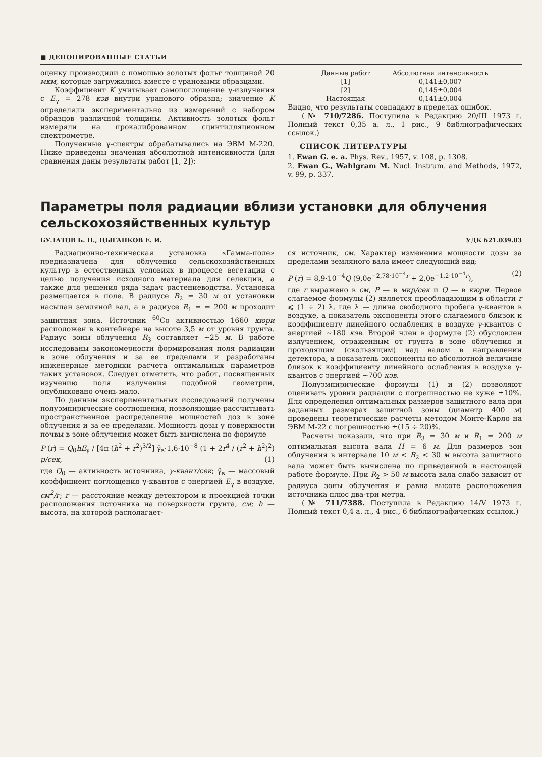■ ДЕПОНИРОВАННЫЕ СТАТЬИ
оценку производили с помощью золотых фольг толщиной 20 мкм, которые загружались вместе с урановыми образцами.
Коэффициент K учитывает самопоглощение γ-излучения с E<sub>γ</sub> = 278 кэв внутри уранового образца; значение K определяли экспериментально из измерений с набором образцов различной толщины. Активность золотых фольг измеряли на прокалиброванном сцинтилляционном спектрометре.
Полученные γ-спектры обрабатывались на ЭВМ М-220. Ниже приведены значения абсолютной интенсивности (для сравнения даны результаты работ [1, 2]):
| Данные работ | Абсолютная интенсивность |
| --- | --- |
| [1] | 0,141±0,007 |
| [2] | 0,145±0,004 |
| Настоящая | 0,141±0,004 |
Видно, что результаты совпадают в пределах ошибок.
(№ 710/7286. Поступила в Редакцию 20/III 1973 г. Полный текст 0,35 а. л., 1 рис., 9 библиографических ссылок.)
СПИСОК ЛИТЕРАТУРЫ
1. Ewan G. e. a. Phys. Rev., 1957, v. 108, p. 1308.
2. Ewan G., Wahlgram M. Nucl. Instrum. and Methods, 1972, v. 99, p. 337.
Параметры поля радиации вблизи установки для облучения сельскохозяйственных культур
БУЛАТОВ Б. П., ЦЫГАНКОВ Е. И. УДК 621.039.83
Радиационно-техническая установка «Гамма-поле» предназначена для облучения сельскохозяйственных культур в естественных условиях в процессе вегетации с целью получения исходного материала для селекции, а также для решения ряда задач растениеводства. Установка размещается в поле. В радиусе R<sub>2</sub> = 30 м от установки насыпан земляной вал, а в радиусе R<sub>1</sub> = = 200 м проходит защитная зона. Источник <sup>60</sup>Co активностью 1660 кюри расположен в контейнере на высоте 3,5 м от уровня грунта. Радиус зоны облучения R<sub>3</sub> составляет ~25 м. В работе исследованы закономерности формирования поля радиации в зоне облучения и за ее пределами и разработаны инженерные методики расчета оптимальных параметров таких установок. Следует отметить, что работ, посвященных изучению поля излучения подобной геометрии, опубликовано очень мало.
По данным экспериментальных исследований получены полуэмпирические соотношения, позволяющие рассчитывать пространственное распределение мощностей доз в зоне облучения и за ее пределами. Мощность дозы у поверхности почвы в зоне облучения может быть вычислена по формуле
P (r) = Q<sub>0</sub>hE<sub>γ</sub> / [4π (h<sup>2</sup> + r<sup>2</sup>)<sup>3/2</sup>] γ̄<sub>в</sub>·1,6·10<sup>−8</sup> (1 + 2r<sup>4</sup> / (r<sup>2</sup> + h<sup>2</sup>)<sup>2</sup>) р/сек, (1)
где Q<sub>0</sub> — активность источника, γ-квант/сек; γ̄<sub>в</sub> — массовый коэффициент поглощения γ-квантов с энергией E<sub>γ</sub> в воздухе, см<sup>2</sup>/г; r — расстояние между детектором и проекцией точки расположения источника на поверхности грунта, см; h — высота, на которой располагает-
ся источник, см. Характер изменения мощности дозы за пределами земляного вала имеет следующий вид:
P (r) = 8,9·10<sup>−4</sup>Q (9,0e<sup>−2,78·10<sup>−4</sup>r</sup> + 2,0e<sup>−1,2·10<sup>−4</sup>r</sup>), (2)
где r выражено в см, P — в мкр/сек и Q — в кюри. Первое слагаемое формулы (2) является преобладающим в области r ⩽ (1 ÷ 2) λ, где λ — длина свободного пробега γ-квантов в воздухе, а показатель экспоненты этого слагаемого близок к коэффициенту линейного ослабления в воздухе γ-квантов с энергией ~180 кэв. Второй член в формуле (2) обусловлен излучением, отраженным от грунта в зоне облучения и проходящим (скользящим) над валом в направлении детектора, а показатель экспоненты по абсолютной величине близок к коэффициенту линейного ослабления в воздухе γ-квантов с энергией ~700 кэв.
Полуэмпирические формулы (1) и (2) позволяют оценивать уровни радиации с погрешностью не хуже ±10%. Для определения оптимальных размеров защитного вала при заданных размерах защитной зоны (диаметр 400 м) проведены теоретические расчеты методом Монте-Карло на ЭВМ М-22 с погрешностью ±(15 ÷ 20)%.
Расчеты показали, что при R<sub>3</sub> = 30 м и R<sub>1</sub> = 200 м оптимальная высота вала H = 6 м. Для размеров зон облучения в интервале 10 м < R<sub>2</sub> < 30 м высота защитного вала может быть вычислена по приведенной в настоящей работе формуле. При R<sub>2</sub> > 50 м высота вала слабо зависит от радиуса зоны облучения и равна высоте расположения источника плюс два-три метра.
(№ 711/7388. Поступила в Редакцию 14/V 1973 г. Полный текст 0,4 а. л., 4 рис., 6 библиографических ссылок.)